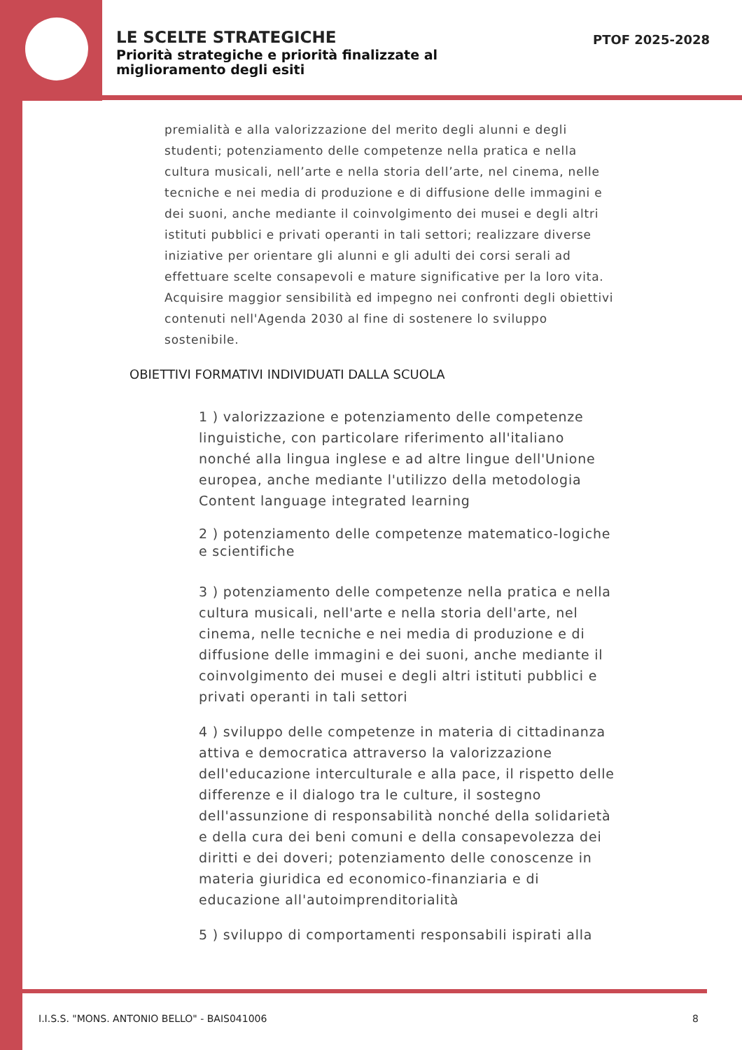LE SCELTE STRATEGICHE
Priorità strategiche e priorità finalizzate al miglioramento degli esiti
PTOF 2025-2028
premialità e alla valorizzazione del merito degli alunni e degli studenti; potenziamento delle competenze nella pratica e nella cultura musicali, nell’arte e nella storia dell’arte, nel cinema, nelle tecniche e nei media di produzione e di diffusione delle immagini e dei suoni, anche mediante il coinvolgimento dei musei e degli altri istituti pubblici e privati operanti in tali settori; realizzare diverse iniziative per orientare gli alunni e gli adulti dei corsi serali ad effettuare scelte consapevoli e mature significative per la loro vita. Acquisire maggior sensibilità ed impegno nei confronti degli obiettivi contenuti nell'Agenda 2030 al fine di sostenere lo sviluppo sostenibile.
OBIETTIVI FORMATIVI INDIVIDUATI DALLA SCUOLA
1 ) valorizzazione e potenziamento delle competenze linguistiche, con particolare riferimento all'italiano nonché alla lingua inglese e ad altre lingue dell'Unione europea, anche mediante l'utilizzo della metodologia Content language integrated learning
2 ) potenziamento delle competenze matematico-logiche e scientifiche
3 ) potenziamento delle competenze nella pratica e nella cultura musicali, nell'arte e nella storia dell'arte, nel cinema, nelle tecniche e nei media di produzione e di diffusione delle immagini e dei suoni, anche mediante il coinvolgimento dei musei e degli altri istituti pubblici e privati operanti in tali settori
4 ) sviluppo delle competenze in materia di cittadinanza attiva e democratica attraverso la valorizzazione dell'educazione interculturale e alla pace, il rispetto delle differenze e il dialogo tra le culture, il sostegno dell'assunzione di responsabilità nonché della solidarietà e della cura dei beni comuni e della consapevolezza dei diritti e dei doveri; potenziamento delle conoscenze in materia giuridica ed economico-finanziaria e di educazione all'autoimprenditorialità
5 ) sviluppo di comportamenti responsabili ispirati alla
I.I.S.S. "MONS. ANTONIO BELLO" - BAIS041006
8